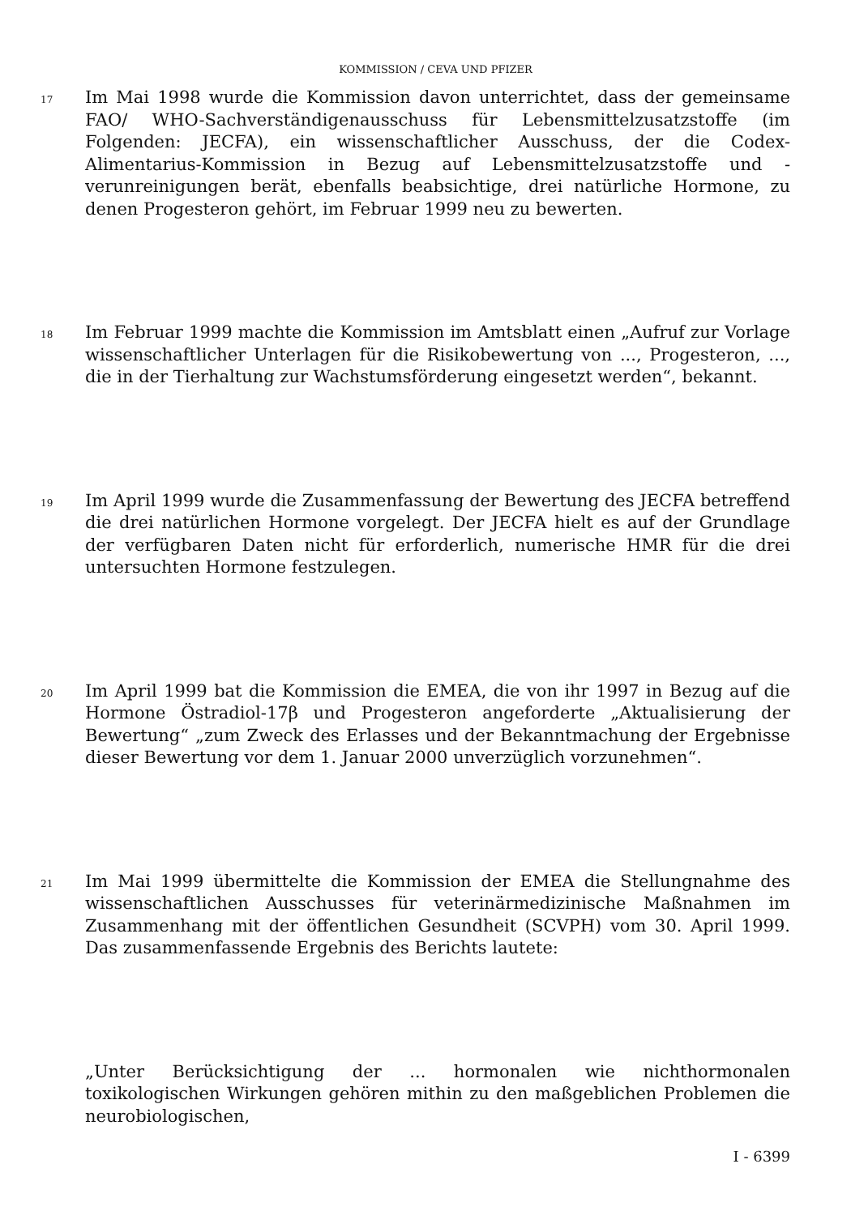KOMMISSION / CEVA UND PFIZER
17
Im Mai 1998 wurde die Kommission davon unterrichtet, dass der gemeinsame FAO/ WHO-Sachverständigenausschuss für Lebensmittelzusatzstoffe (im Folgenden: JECFA), ein wissenschaftlicher Ausschuss, der die Codex-Alimentarius-Kommission in Bezug auf Lebensmittelzusatzstoffe und -verunreinigungen berät, ebenfalls beabsichtige, drei natürliche Hormone, zu denen Progesteron gehört, im Februar 1999 neu zu bewerten.
18
Im Februar 1999 machte die Kommission im Amtsblatt einen „Aufruf zur Vorlage wissenschaftlicher Unterlagen für die Risikobewertung von ..., Progesteron, ..., die in der Tierhaltung zur Wachstumsförderung eingesetzt werden“, bekannt.
19
Im April 1999 wurde die Zusammenfassung der Bewertung des JECFA betreffend die drei natürlichen Hormone vorgelegt. Der JECFA hielt es auf der Grundlage der verfügbaren Daten nicht für erforderlich, numerische HMR für die drei untersuchten Hormone festzulegen.
20
Im April 1999 bat die Kommission die EMEA, die von ihr 1997 in Bezug auf die Hormone Östradiol-17β und Progesteron angeforderte „Aktualisierung der Bewertung“ „zum Zweck des Erlasses und der Bekanntmachung der Ergebnisse dieser Bewertung vor dem 1. Januar 2000 unverzüglich vorzunehmen“.
21
Im Mai 1999 übermittelte die Kommission der EMEA die Stellungnahme des wissenschaftlichen Ausschusses für veterinärmedizinische Maßnahmen im Zusammenhang mit der öffentlichen Gesundheit (SCVPH) vom 30. April 1999. Das zusammenfassende Ergebnis des Berichts lautete:
„Unter Berücksichtigung der ... hormonalen wie nichthormonalen toxikologischen Wirkungen gehören mithin zu den maßgeblichen Problemen die neurobiologischen,
I - 6399